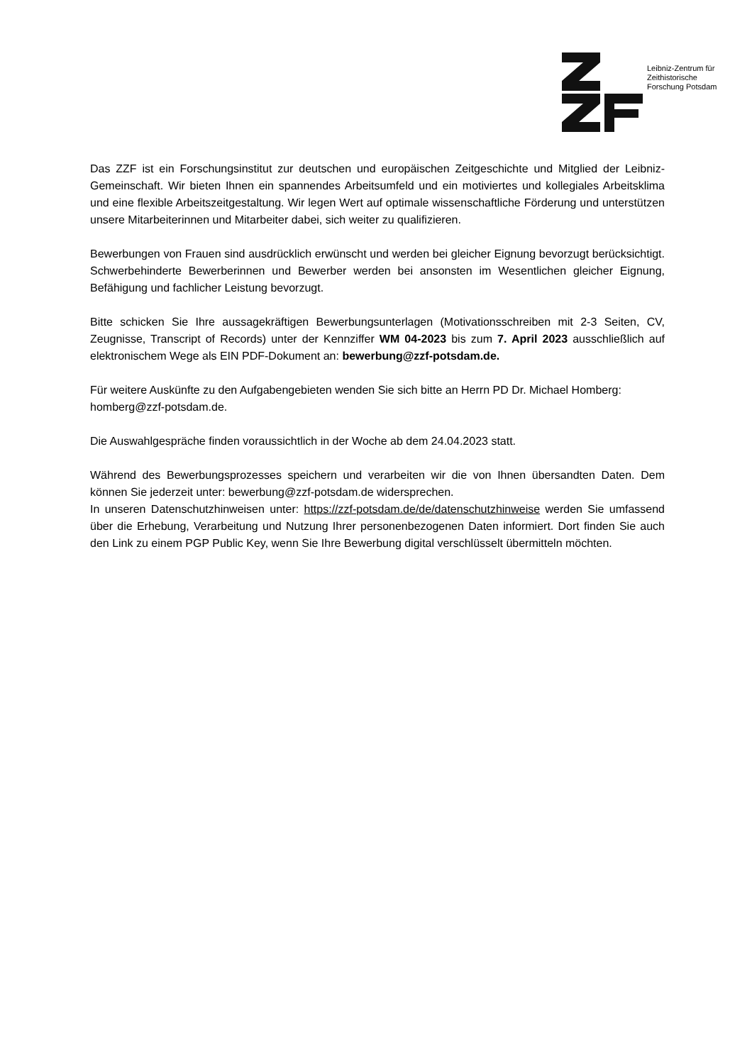Leibniz-Zentrum für
Zeithistorische
Forschung Potsdam
Das ZZF ist ein Forschungsinstitut zur deutschen und europäischen Zeitgeschichte und Mitglied der Leibniz-Gemeinschaft. Wir bieten Ihnen ein spannendes Arbeitsumfeld und ein motiviertes und kollegiales Arbeitsklima und eine flexible Arbeitszeitgestaltung. Wir legen Wert auf optimale wissenschaftliche Förderung und unterstützen unsere Mitarbeiterinnen und Mitarbeiter dabei, sich weiter zu qualifizieren.
Bewerbungen von Frauen sind ausdrücklich erwünscht und werden bei gleicher Eignung bevorzugt berücksichtigt. Schwerbehinderte Bewerberinnen und Bewerber werden bei ansonsten im Wesentlichen gleicher Eignung, Befähigung und fachlicher Leistung bevorzugt.
Bitte schicken Sie Ihre aussagekräftigen Bewerbungsunterlagen (Motivationsschreiben mit 2-3 Seiten, CV, Zeugnisse, Transcript of Records) unter der Kennziffer WM 04-2023 bis zum 7. April 2023 ausschließlich auf elektronischem Wege als EIN PDF-Dokument an: bewerbung@zzf-potsdam.de.
Für weitere Auskünfte zu den Aufgabengebieten wenden Sie sich bitte an Herrn PD Dr. Michael Homberg: homberg@zzf-potsdam.de.
Die Auswahlgespräche finden voraussichtlich in der Woche ab dem 24.04.2023 statt.
Während des Bewerbungsprozesses speichern und verarbeiten wir die von Ihnen übersandten Daten. Dem können Sie jederzeit unter: bewerbung@zzf-potsdam.de widersprechen.
In unseren Datenschutzhinweisen unter: https://zzf-potsdam.de/de/datenschutzhinweise werden Sie umfassend über die Erhebung, Verarbeitung und Nutzung Ihrer personenbezogenen Daten informiert. Dort finden Sie auch den Link zu einem PGP Public Key, wenn Sie Ihre Bewerbung digital verschlüsselt übermitteln möchten.